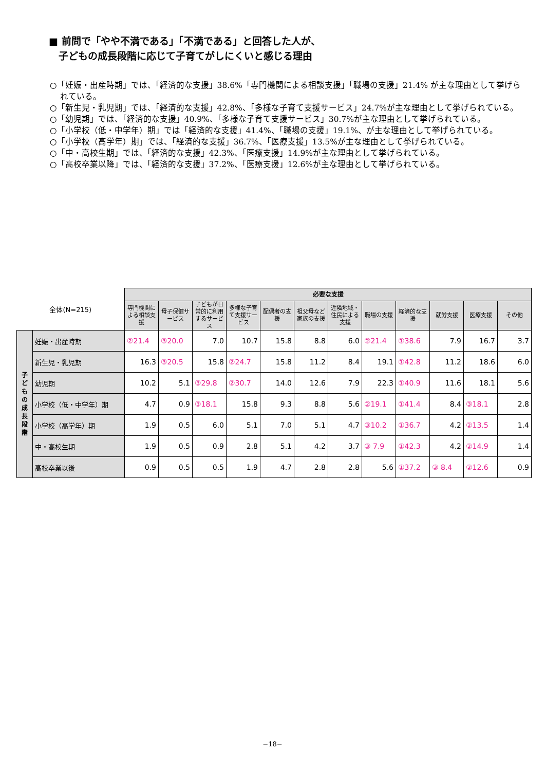■ 前問で「やや不満である」「不満である」と回答した人が、
　子どもの成長段階に応じて子育てがしにくいと感じる理由
○「妊娠・出産時期」では、「経済的な支援」38.6%「専門機関による相談支援」「職場の支援」21.4% が主な理由として挙げられている。
○「新生児・乳児期」では、「経済的な支援」42.8%、「多様な子育て支援サービス」24.7%が主な理由として挙げられている。
○「幼児期」では、「経済的な支援」40.9%、「多様な子育て支援サービス」30.7%が主な理由として挙げられている。
○「小学校（低・中学年）期」では「経済的な支援」41.4%、「職場の支援」19.1%、が主な理由として挙げられている。
○「小学校（高学年）期」では、「経済的な支援」36.7%、「医療支援」13.5%が主な理由として挙げられている。
○「中・高校生期」では、「経済的な支援」42.3%、「医療支援」14.9%が主な理由として挙げられている。
○「高校卒業以降」では、「経済的な支援」37.2%、「医療支援」12.6%が主な理由として挙げられている。
| 全体(N=215) | | 必要な支援 | | | | | | | | | | | |
| | | 専門機関による相談支援 | 母子保健サービス | 子どもが日常的に利用するサービス | 多様な子育て支援サービス | 配偶者の支援 | 祖父母など家族の支援 | 近隣地域・住民による支援 | 職場の支援 | 経済的な支援 | 就労支援 | 医療支援 | その他 |
| 子 ど も の 成 長 段 階 | 妊娠・出産時期 | ②21.4 | ③20.0 | 7.0 | 10.7 | 15.8 | 8.8 | 6.0 | ②21.4 | ①38.6 | 7.9 | 16.7 | 3.7 |
| | 新生児・乳児期 | 16.3 | ③20.5 | 15.8 | ②24.7 | 15.8 | 11.2 | 8.4 | 19.1 | ①42.8 | 11.2 | 18.6 | 6.0 |
| | 幼児期 | 10.2 | 5.1 | ③29.8 | ②30.7 | 14.0 | 12.6 | 7.9 | 22.3 | ①40.9 | 11.6 | 18.1 | 5.6 |
| | 小学校（低・中学年）期 | 4.7 | 0.9 | ③18.1 | 15.8 | 9.3 | 8.8 | 5.6 | ②19.1 | ①41.4 | 8.4 | ③18.1 | 2.8 |
| | 小学校（高学年）期 | 1.9 | 0.5 | 6.0 | 5.1 | 7.0 | 5.1 | 4.7 | ③10.2 | ①36.7 | 4.2 | ②13.5 | 1.4 |
| | 中・高校生期 | 1.9 | 0.5 | 0.9 | 2.8 | 5.1 | 4.2 | 3.7 | ③ 7.9 | ①42.3 | 4.2 | ②14.9 | 1.4 |
| | 高校卒業以後 | 0.9 | 0.5 | 0.5 | 1.9 | 4.7 | 2.8 | 2.8 | 5.6 | ①37.2 | ③ 8.4 | ②12.6 | 0.9 |
−18−